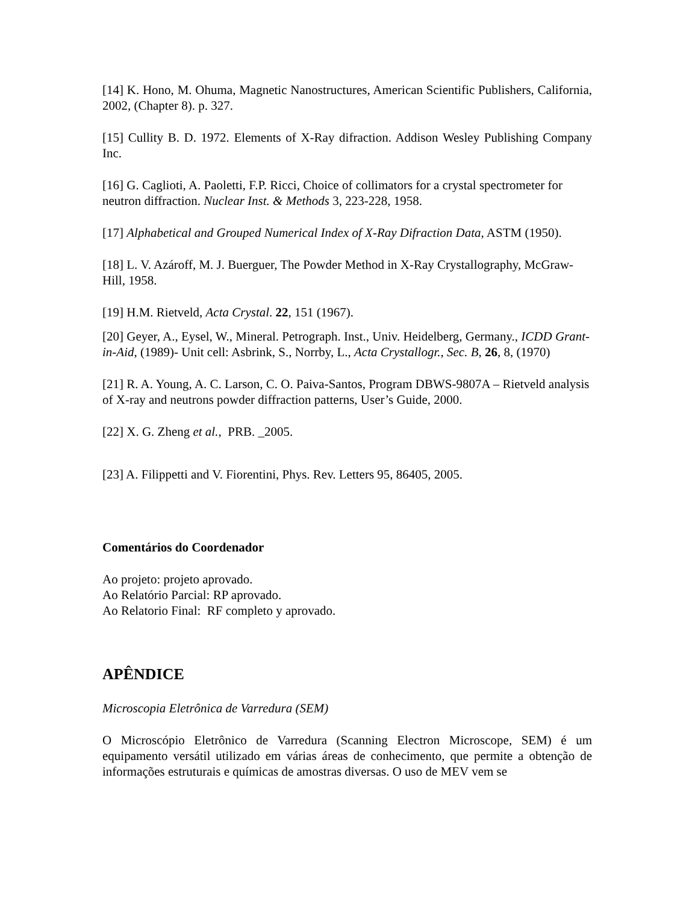[14] K. Hono, M. Ohuma, Magnetic Nanostructures, American Scientific Publishers, California, 2002, (Chapter 8). p. 327.
[15] Cullity B. D. 1972. Elements of X-Ray difraction. Addison Wesley Publishing Company Inc.
[16] G. Caglioti, A. Paoletti, F.P. Ricci, Choice of collimators for a crystal spectrometer for neutron diffraction. Nuclear Inst. & Methods 3, 223-228, 1958.
[17] Alphabetical and Grouped Numerical Index of X-Ray Difraction Data, ASTM (1950).
[18] L. V. Azároff, M. J. Buerguer, The Powder Method in X-Ray Crystallography, McGraw-Hill, 1958.
[19] H.M. Rietveld, Acta Crystal. 22, 151 (1967).
[20] Geyer, A., Eysel, W., Mineral. Petrograph. Inst., Univ. Heidelberg, Germany., ICDD Grant-in-Aid, (1989)- Unit cell: Asbrink, S., Norrby, L., Acta Crystallogr., Sec. B, 26, 8, (1970)
[21] R. A. Young, A. C. Larson, C. O. Paiva-Santos, Program DBWS-9807A – Rietveld analysis of X-ray and neutrons powder diffraction patterns, User’s Guide, 2000.
[22] X. G. Zheng et al., PRB. _2005.
[23] A. Filippetti and V. Fiorentini, Phys. Rev. Letters 95, 86405, 2005.
Comentários do Coordenador
Ao projeto: projeto aprovado.
Ao Relatório Parcial: RP aprovado.
Ao Relatorio Final: RF completo y aprovado.
APÊNDICE
Microscopia Eletrônica de Varredura (SEM)
O Microscópio Eletrônico de Varredura (Scanning Electron Microscope, SEM) é um equipamento versátil utilizado em várias áreas de conhecimento, que permite a obtenção de informações estruturais e químicas de amostras diversas. O uso de MEV vem se